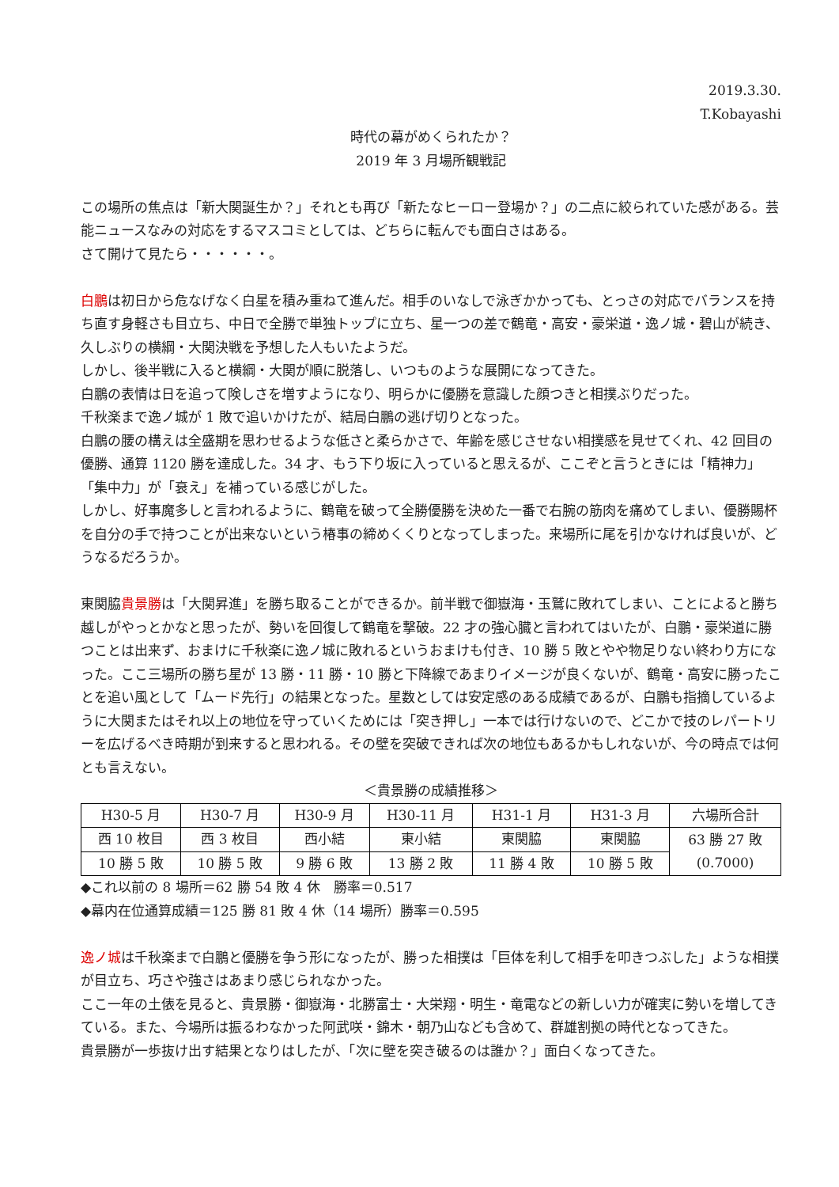2019.3.30.
T.Kobayashi
時代の幕がめくられたか？
2019 年 3 月場所観戦記
この場所の焦点は「新大関誕生か？」それとも再び「新たなヒーロー登場か？」の二点に絞られていた感がある。芸能ニュースなみの対応をするマスコミとしては、どちらに転んでも面白さはある。
さて開けて見たら・・・・・・。
白鵬は初日から危なげなく白星を積み重ねて進んだ。相手のいなしで泳ぎかかっても、とっさの対応でバランスを持ち直す身軽さも目立ち、中日で全勝で単独トップに立ち、星一つの差で鶴竜・高安・豪栄道・逸ノ城・碧山が続き、久しぶりの横綱・大関決戦を予想した人もいたようだ。
しかし、後半戦に入ると横綱・大関が順に脱落し、いつものような展開になってきた。
白鵬の表情は日を追って険しさを増すようになり、明らかに優勝を意識した顔つきと相撲ぶりだった。
千秋楽まで逸ノ城が 1 敗で追いかけたが、結局白鵬の逃げ切りとなった。
白鵬の腰の構えは全盛期を思わせるような低さと柔らかさで、年齢を感じさせない相撲感を見せてくれ、42 回目の優勝、通算 1120 勝を達成した。34 才、もう下り坂に入っていると思えるが、ここぞと言うときには「精神力」「集中力」が「衰え」を補っている感じがした。
しかし、好事魔多しと言われるように、鶴竜を破って全勝優勝を決めた一番で右腕の筋肉を痛めてしまい、優勝賜杯を自分の手で持つことが出来ないという椿事の締めくくりとなってしまった。来場所に尾を引かなければ良いが、どうなるだろうか。
東関脇貴景勝は「大関昇進」を勝ち取ることができるか。前半戦で御嶽海・玉鷲に敗れてしまい、ことによると勝ち越しがやっとかなと思ったが、勢いを回復して鶴竜を撃破。22 才の強心臓と言われてはいたが、白鵬・豪栄道に勝つことは出来ず、おまけに千秋楽に逸ノ城に敗れるというおまけも付き、10 勝 5 敗とやや物足りない終わり方になった。ここ三場所の勝ち星が 13 勝・11 勝・10 勝と下降線であまりイメージが良くないが、鶴竜・高安に勝ったことを追い風として「ムード先行」の結果となった。星数としては安定感のある成績であるが、白鵬も指摘しているように大関またはそれ以上の地位を守っていくためには「突き押し」一本では行けないので、どこかで技のレパートリーを広げるべき時期が到来すると思われる。その壁を突破できれば次の地位もあるかもしれないが、今の時点では何とも言えない。
＜貴景勝の成績推移＞
| H30-5 月 | H30-7 月 | H30-9 月 | H30-11 月 | H31-1 月 | H31-3 月 | 六場所合計 |
| 西 10 枚目 | 西 3 枚目 | 西小結 | 東小結 | 東関脇 | 東関脇 | 63 勝 27 敗 (0.7000) |
| 10 勝 5 敗 | 10 勝 5 敗 | 9 勝 6 敗 | 13 勝 2 敗 | 11 勝 4 敗 | 10 勝 5 敗 | |
◆これ以前の 8 場所＝62 勝 54 敗 4 休　勝率＝0.517
◆幕内在位通算成績＝125 勝 81 敗 4 休（14 場所）勝率＝0.595
逸ノ城は千秋楽まで白鵬と優勝を争う形になったが、勝った相撲は「巨体を利して相手を叩きつぶした」ような相撲が目立ち、巧さや強さはあまり感じられなかった。
ここ一年の土俵を見ると、貴景勝・御嶽海・北勝富士・大栄翔・明生・竜電などの新しい力が確実に勢いを増してきている。また、今場所は振るわなかった阿武咲・錦木・朝乃山なども含めて、群雄割拠の時代となってきた。
貴景勝が一歩抜け出す結果となりはしたが、「次に壁を突き破るのは誰か？」面白くなってきた。